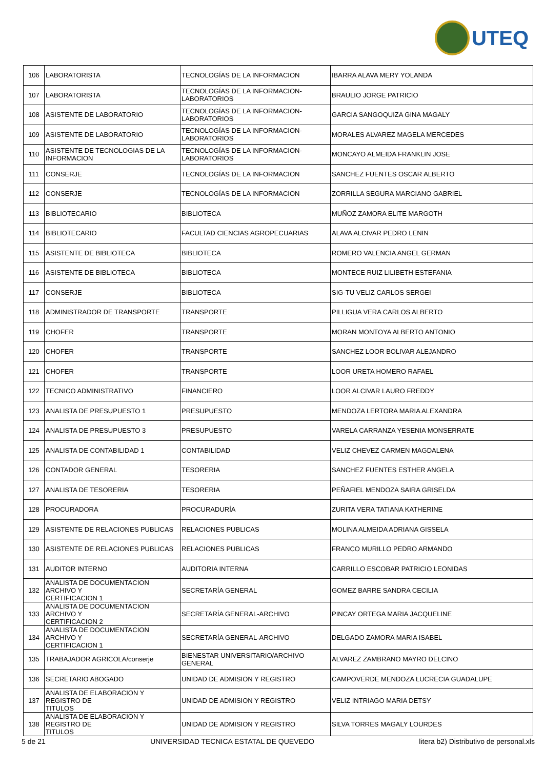UTEQ
| 106 | LABORATORISTA | TECNOLOGÍAS DE LA INFORMACION | IBARRA ALAVA MERY YOLANDA |
| 107 | LABORATORISTA | TECNOLOGÍAS DE LA INFORMACION- LABORATORIOS | BRAULIO JORGE PATRICIO |
| 108 | ASISTENTE DE LABORATORIO | TECNOLOGÍAS DE LA INFORMACION- LABORATORIOS | GARCIA SANGOQUIZA GINA MAGALY |
| 109 | ASISTENTE DE LABORATORIO | TECNOLOGÍAS DE LA INFORMACION- LABORATORIOS | MORALES ALVAREZ MAGELA MERCEDES |
| 110 | ASISTENTE DE TECNOLOGIAS DE LA INFORMACION | TECNOLOGÍAS DE LA INFORMACION- LABORATORIOS | MONCAYO ALMEIDA FRANKLIN JOSE |
| 111 | CONSERJE | TECNOLOGÍAS DE LA INFORMACION | SANCHEZ FUENTES OSCAR ALBERTO |
| 112 | CONSERJE | TECNOLOGÍAS DE LA INFORMACION | ZORRILLA SEGURA MARCIANO GABRIEL |
| 113 | BIBLIOTECARIO | BIBLIOTECA | MUÑOZ ZAMORA ELITE MARGOTH |
| 114 | BIBLIOTECARIO | FACULTAD CIENCIAS AGROPECUARIAS | ALAVA ALCIVAR PEDRO LENIN |
| 115 | ASISTENTE DE BIBLIOTECA | BIBLIOTECA | ROMERO VALENCIA ANGEL GERMAN |
| 116 | ASISTENTE DE BIBLIOTECA | BIBLIOTECA | MONTECE RUIZ LILIBETH ESTEFANIA |
| 117 | CONSERJE | BIBLIOTECA | SIG-TU VELIZ CARLOS SERGEI |
| 118 | ADMINISTRADOR DE TRANSPORTE | TRANSPORTE | PILLIGUA VERA CARLOS ALBERTO |
| 119 | CHOFER | TRANSPORTE | MORAN MONTOYA ALBERTO ANTONIO |
| 120 | CHOFER | TRANSPORTE | SANCHEZ LOOR BOLIVAR ALEJANDRO |
| 121 | CHOFER | TRANSPORTE | LOOR URETA HOMERO RAFAEL |
| 122 | TECNICO ADMINISTRATIVO | FINANCIERO | LOOR ALCIVAR LAURO FREDDY |
| 123 | ANALISTA DE PRESUPUESTO 1 | PRESUPUESTO | MENDOZA LERTORA MARIA ALEXANDRA |
| 124 | ANALISTA DE PRESUPUESTO 3 | PRESUPUESTO | VARELA CARRANZA YESENIA MONSERRATE |
| 125 | ANALISTA DE CONTABILIDAD 1 | CONTABILIDAD | VELIZ CHEVEZ CARMEN MAGDALENA |
| 126 | CONTADOR GENERAL | TESORERIA | SANCHEZ FUENTES ESTHER ANGELA |
| 127 | ANALISTA DE TESORERIA | TESORERIA | PEÑAFIEL MENDOZA SAIRA GRISELDA |
| 128 | PROCURADORA | PROCURADURÍA | ZURITA VERA TATIANA KATHERINE |
| 129 | ASISTENTE DE RELACIONES PUBLICAS | RELACIONES PUBLICAS | MOLINA ALMEIDA ADRIANA GISSELA |
| 130 | ASISTENTE DE RELACIONES PUBLICAS | RELACIONES PUBLICAS | FRANCO MURILLO PEDRO ARMANDO |
| 131 | AUDITOR INTERNO | AUDITORIA INTERNA | CARRILLO ESCOBAR PATRICIO LEONIDAS |
| 132 | ANALISTA DE DOCUMENTACION ARCHIVO Y CERTIFICACION 1 | SECRETARÍA GENERAL | GOMEZ BARRE SANDRA CECILIA |
| 133 | ANALISTA DE DOCUMENTACION ARCHIVO Y CERTIFICACION 2 | SECRETARÍA GENERAL-ARCHIVO | PINCAY ORTEGA MARIA JACQUELINE |
| 134 | ANALISTA DE DOCUMENTACION ARCHIVO Y CERTIFICACION 1 | SECRETARÍA GENERAL-ARCHIVO | DELGADO ZAMORA MARIA ISABEL |
| 135 | TRABAJADOR AGRICOLA/conserje | BIENESTAR UNIVERSITARIO/ARCHIVO GENERAL | ALVAREZ ZAMBRANO MAYRO DELCINO |
| 136 | SECRETARIO ABOGADO | UNIDAD DE ADMISION Y REGISTRO | CAMPOVERDE MENDOZA LUCRECIA GUADALUPE |
| 137 | ANALISTA DE ELABORACION Y REGISTRO DE TITULOS | UNIDAD DE ADMISION Y REGISTRO | VELIZ INTRIAGO MARIA DETSY |
| 138 | ANALISTA DE ELABORACION Y REGISTRO DE TITULOS | UNIDAD DE ADMISION Y REGISTRO | SILVA TORRES MAGALY LOURDES |
5 de 21 UNIVERSIDAD TECNICA ESTATAL DE QUEVEDO litera b2) Distributivo de personal.xls